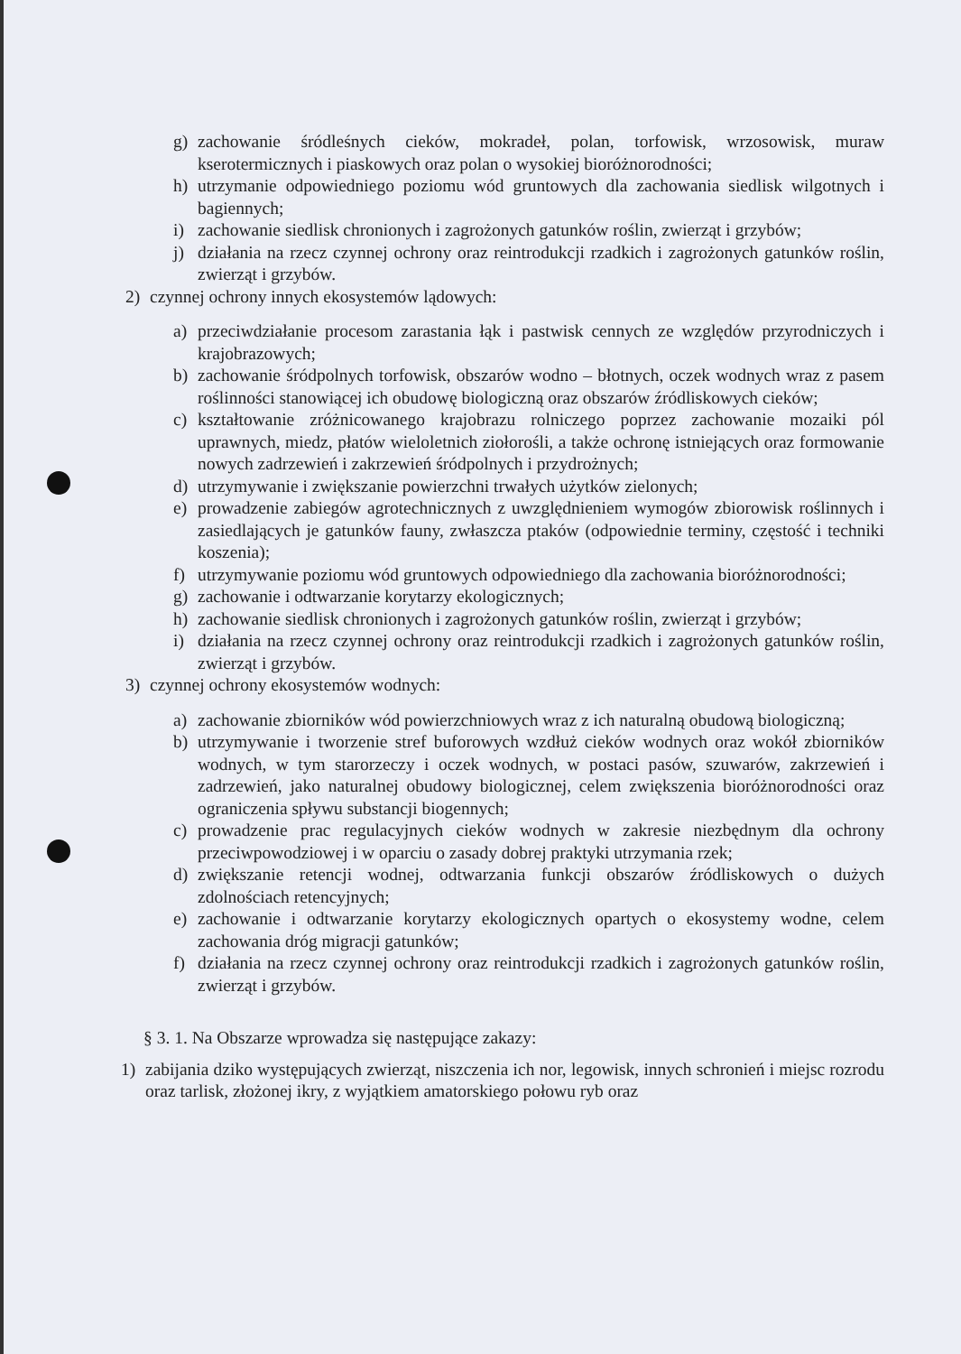g) zachowanie śródleśnych cieków, mokradeł, polan, torfowisk, wrzosowisk, muraw kserotermicznych i piaskowych oraz polan o wysokiej bioróżnorodności;
h) utrzymanie odpowiedniego poziomu wód gruntowych dla zachowania siedlisk wilgotnych i bagiennych;
i) zachowanie siedlisk chronionych i zagrożonych gatunków roślin, zwierząt i grzybów;
j) działania na rzecz czynnej ochrony oraz reintrodukcji rzadkich i zagrożonych gatunków roślin, zwierząt i grzybów.
2) czynnej ochrony innych ekosystemów lądowych:
a) przeciwdziałanie procesom zarastania łąk i pastwisk cennych ze względów przyrodniczych i krajobrazowych;
b) zachowanie śródpolnych torfowisk, obszarów wodno – błotnych, oczek wodnych wraz z pasem roślinności stanowiącej ich obudowę biologiczną oraz obszarów źródliskowych cieków;
c) kształtowanie zróżnicowanego krajobrazu rolniczego poprzez zachowanie mozaiki pól uprawnych, miedz, płatów wieloletnich ziołorośli, a także ochronę istniejących oraz formowanie nowych zadrzewień i zakrzewień śródpolnych i przydrożnych;
d) utrzymywanie i zwiększanie powierzchni trwałych użytków zielonych;
e) prowadzenie zabiegów agrotechnicznych z uwzględnieniem wymogów zbiorowisk roślinnych i zasiedlających je gatunków fauny, zwłaszcza ptaków (odpowiednie terminy, częstość i techniki koszenia);
f) utrzymywanie poziomu wód gruntowych odpowiedniego dla zachowania bioróżnorodności;
g) zachowanie i odtwarzanie korytarzy ekologicznych;
h) zachowanie siedlisk chronionych i zagrożonych gatunków roślin, zwierząt i grzybów;
i) działania na rzecz czynnej ochrony oraz reintrodukcji rzadkich i zagrożonych gatunków roślin, zwierząt i grzybów.
3) czynnej ochrony ekosystemów wodnych:
a) zachowanie zbiorników wód powierzchniowych wraz z ich naturalną obudową biologiczną;
b) utrzymywanie i tworzenie stref buforowych wzdłuż cieków wodnych oraz wokół zbiorników wodnych, w tym starorzeczy i oczek wodnych, w postaci pasów, szuwarów, zakrzewień i zadrzewień, jako naturalnej obudowy biologicznej, celem zwiększenia bioróżnorodności oraz ograniczenia spływu substancji biogennych;
c) prowadzenie prac regulacyjnych cieków wodnych w zakresie niezbędnym dla ochrony przeciwpowodziowej i w oparciu o zasady dobrej praktyki utrzymania rzek;
d) zwiększanie retencji wodnej, odtwarzania funkcji obszarów źródliskowych o dużych zdolnościach retencyjnych;
e) zachowanie i odtwarzanie korytarzy ekologicznych opartych o ekosystemy wodne, celem zachowania dróg migracji gatunków;
f) działania na rzecz czynnej ochrony oraz reintrodukcji rzadkich i zagrożonych gatunków roślin, zwierząt i grzybów.
§ 3. 1. Na Obszarze wprowadza się następujące zakazy:
1) zabijania dziko występujących zwierząt, niszczenia ich nor, legowisk, innych schronień i miejsc rozrodu oraz tarlisk, złożonej ikry, z wyjątkiem amatorskiego połowu ryb oraz